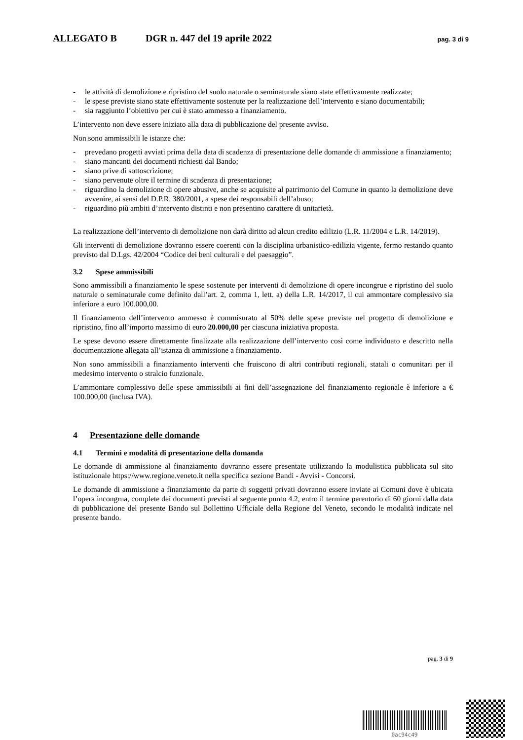ALLEGATO B DGR n. 447 del 19 aprile 2022
pag. 3 di 9
- le attività di demolizione e ripristino del suolo naturale o seminaturale siano state effettivamente realizzate;
- le spese previste siano state effettivamente sostenute per la realizzazione dell’intervento e siano documentabili;
- sia raggiunto l’obiettivo per cui è stato ammesso a finanziamento.
L’intervento non deve essere iniziato alla data di pubblicazione del presente avviso.
Non sono ammissibili le istanze che:
- prevedano progetti avviati prima della data di scadenza di presentazione delle domande di ammissione a finanziamento;
- siano mancanti dei documenti richiesti dal Bando;
- siano prive di sottoscrizione;
- siano pervenute oltre il termine di scadenza di presentazione;
- riguardino la demolizione di opere abusive, anche se acquisite al patrimonio del Comune in quanto la demolizione deve avvenire, ai sensi del D.P.R. 380/2001, a spese dei responsabili dell’abuso;
- riguardino più ambiti d’intervento distinti e non presentino carattere di unitarietà.
La realizzazione dell’intervento di demolizione non darà diritto ad alcun credito edilizio (L.R. 11/2004 e L.R. 14/2019).
Gli interventi di demolizione dovranno essere coerenti con la disciplina urbanistico-edilizia vigente, fermo restando quanto previsto dal D.Lgs. 42/2004 “Codice dei beni culturali e del paesaggio”.
3.2 Spese ammissibili
Sono ammissibili a finanziamento le spese sostenute per interventi di demolizione di opere incongrue e ripristino del suolo naturale o seminaturale come definito dall’art. 2, comma 1, lett. a) della L.R. 14/2017, il cui ammontare complessivo sia inferiore a euro 100.000,00.
Il finanziamento dell’intervento ammesso è commisurato al 50% delle spese previste nel progetto di demolizione e ripristino, fino all’importo massimo di euro 20.000,00 per ciascuna iniziativa proposta.
Le spese devono essere direttamente finalizzate alla realizzazione dell’intervento così come individuato e descritto nella documentazione allegata all’istanza di ammissione a finanziamento.
Non sono ammissibili a finanziamento interventi che fruiscono di altri contributi regionali, statali o comunitari per il medesimo intervento o stralcio funzionale.
L’ammontare complessivo delle spese ammissibili ai fini dell’assegnazione del finanziamento regionale è inferiore a € 100.000,00 (inclusa IVA).
4 Presentazione delle domande
4.1 Termini e modalità di presentazione della domanda
Le domande di ammissione al finanziamento dovranno essere presentate utilizzando la modulistica pubblicata sul sito istituzionale https://www.regione.veneto.it nella specifica sezione Bandi - Avvisi - Concorsi.
Le domande di ammissione a finanziamento da parte di soggetti privati dovranno essere inviate ai Comuni dove è ubicata l’opera incongrua, complete dei documenti previsti al seguente punto 4.2, entro il termine perentorio di 60 giorni dalla data di pubblicazione del presente Bando sul Bollettino Ufficiale della Regione del Veneto, secondo le modalità indicate nel presente bando.
pag. 3 di 9
0ac94c49